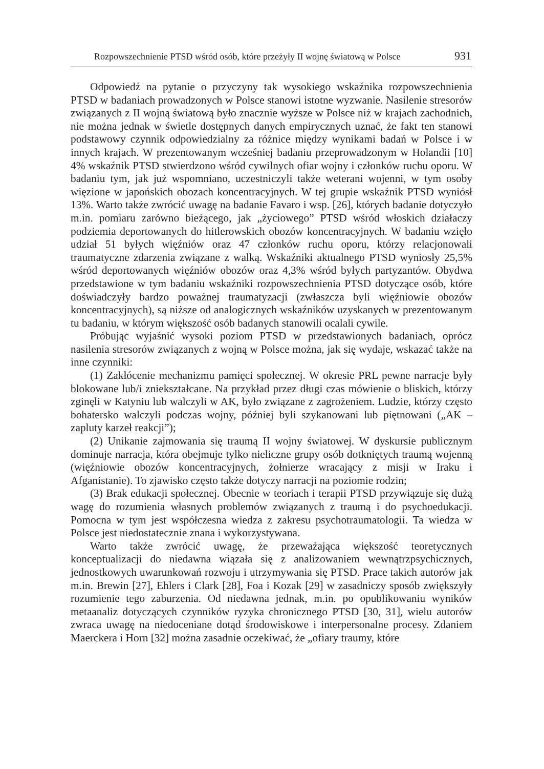Rozpowszechnienie PTSD wśród osób, które przeżyły II wojnę światową w Polsce 931
Odpowiedź na pytanie o przyczyny tak wysokiego wskaźnika rozpowszechnienia PTSD w badaniach prowadzonych w Polsce stanowi istotne wyzwanie. Nasilenie stresorów związanych z II wojną światową było znacznie wyższe w Polsce niż w krajach zachodnich, nie można jednak w świetle dostępnych danych empirycznych uznać, że fakt ten stanowi podstawowy czynnik odpowiedzialny za różnice między wynikami badań w Polsce i w innych krajach. W prezentowanym wcześniej badaniu przeprowadzonym w Holandii [10] 4% wskaźnik PTSD stwierdzono wśród cywilnych ofiar wojny i członków ruchu oporu. W badaniu tym, jak już wspomniano, uczestniczyli także weterani wojenni, w tym osoby więzione w japońskich obozach koncentracyjnych. W tej grupie wskaźnik PTSD wyniósł 13%. Warto także zwrócić uwagę na badanie Favaro i wsp. [26], których badanie dotyczyło m.in. pomiaru zarówno bieżącego, jak „życiowego” PTSD wśród włoskich działaczy podziemia deportowanych do hitlerowskich obozów koncentracyjnych. W badaniu wzięło udział 51 byłych więźniów oraz 47 członków ruchu oporu, którzy relacjonowali traumatyczne zdarzenia związane z walką. Wskaźniki aktualnego PTSD wyniosły 25,5% wśród deportowanych więźniów obozów oraz 4,3% wśród byłych partyzantów. Obydwa przedstawione w tym badaniu wskaźniki rozpowszechnienia PTSD dotyczące osób, które doświadczyły bardzo poważnej traumatyzacji (zwłaszcza byli więźniowie obozów koncentracyjnych), są niższe od analogicznych wskaźników uzyskanych w prezentowanym tu badaniu, w którym większość osób badanych stanowili ocalali cywile.
Próbując wyjaśnić wysoki poziom PTSD w przedstawionych badaniach, oprócz nasilenia stresorów związanych z wojną w Polsce można, jak się wydaje, wskazać także na inne czynniki:
(1) Zakłócenie mechanizmu pamięci społecznej. W okresie PRL pewne narracje były blokowane lub/i zniekształcane. Na przykład przez długi czas mówienie o bliskich, którzy zginęli w Katyniu lub walczyli w AK, było związane z zagrożeniem. Ludzie, którzy często bohatersko walczyli podczas wojny, później byli szykanowani lub piętnowani („AK – zapluty karzeł reakcji”);
(2) Unikanie zajmowania się traumą II wojny światowej. W dyskursie publicznym dominuje narracja, która obejmuje tylko nieliczne grupy osób dotkniętych traumą wojenną (więźniowie obozów koncentracyjnych, żołnierze wracający z misji w Iraku i Afganistanie). To zjawisko często także dotyczy narracji na poziomie rodzin;
(3) Brak edukacji społecznej. Obecnie w teoriach i terapii PTSD przywiązuje się dużą wagę do rozumienia własnych problemów związanych z traumą i do psychoedukacji. Pomocna w tym jest współczesna wiedza z zakresu psychotraumatologii. Ta wiedza w Polsce jest niedostatecznie znana i wykorzystywana.
Warto także zwrócić uwagę, że przeważająca większość teoretycznych konceptualizacji do niedawna wiązała się z analizowaniem wewnątrzpsychicznych, jednostkowych uwarunkowań rozwoju i utrzymywania się PTSD. Prace takich autorów jak m.in. Brewin [27], Ehlers i Clark [28], Foa i Kozak [29] w zasadniczy sposób zwiększyły rozumienie tego zaburzenia. Od niedawna jednak, m.in. po opublikowaniu wyników metaanaliz dotyczących czynników ryzyka chronicznego PTSD [30, 31], wielu autorów zwraca uwagę na niedoceniane dotąd środowiskowe i interpersonalne procesy. Zdaniem Maerckera i Horn [32] można zasadnie oczekiwać, że „ofiary traumy, które